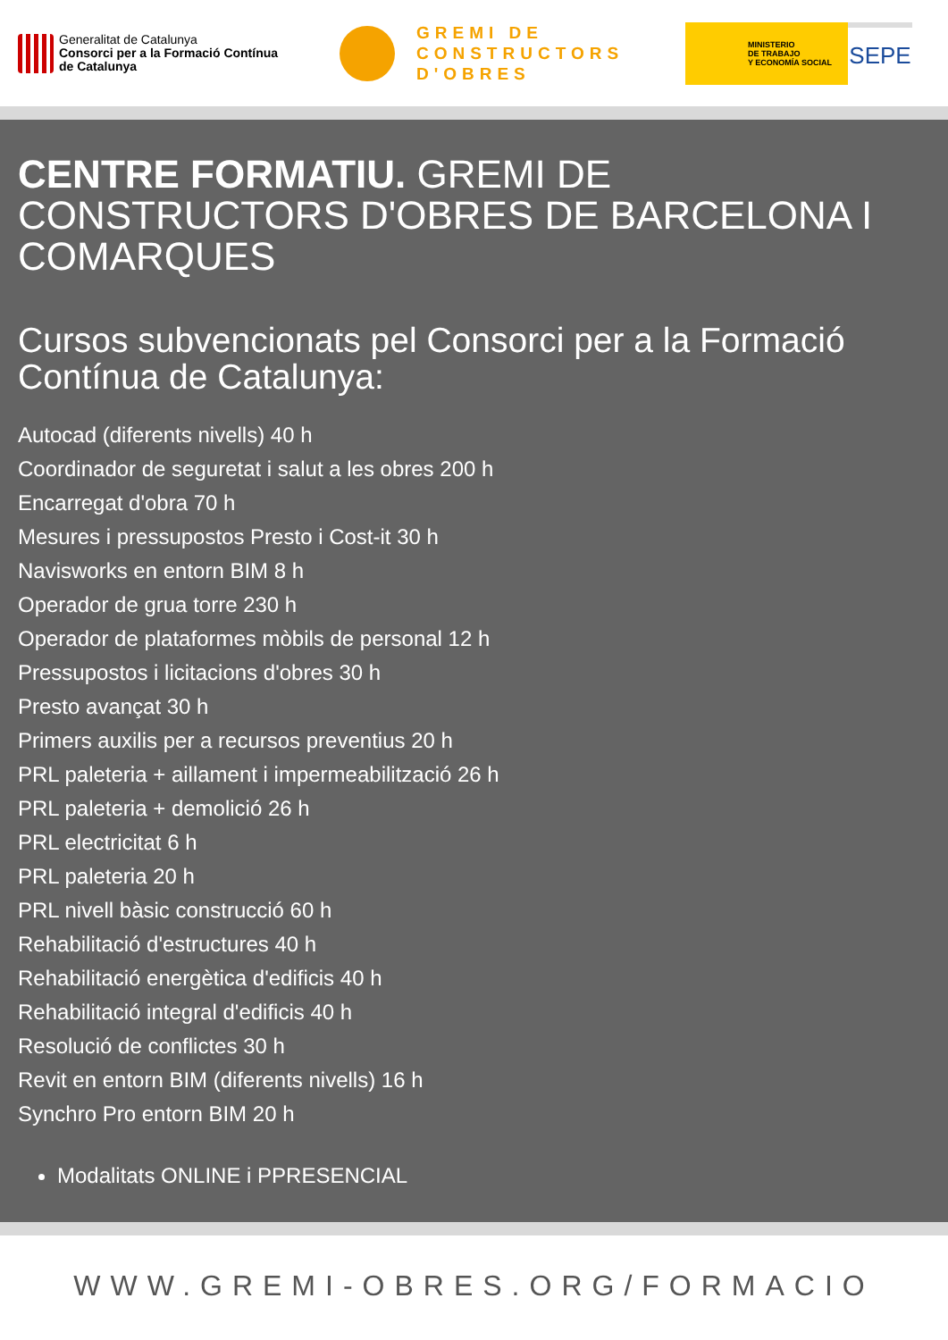Generalitat de Catalunya
Consorci per a la Formació Contínua
de Catalunya
GREMI DE
CONSTRUCTORS
D'OBRES
MINISTERIO
DE TRABAJO
Y ECONOMÍA SOCIAL
SEPE
CENTRE FORMATIU. GREMI DE CONSTRUCTORS D'OBRES DE BARCELONA I COMARQUES
Cursos subvencionats pel Consorci per a la Formació Contínua de Catalunya:
Autocad (diferents nivells) 40 h
Coordinador de seguretat i salut a les obres 200 h
Encarregat d'obra 70 h
Mesures i pressupostos Presto i Cost-it 30 h
Navisworks en entorn BIM 8 h
Operador de grua torre 230 h
Operador de plataformes mòbils de personal 12 h
Pressupostos i licitacions d'obres 30 h
Presto avançat 30 h
Primers auxilis per a recursos preventius 20 h
PRL paleteria + aillament i impermeabilització 26 h
PRL paleteria + demolició 26 h
PRL electricitat 6 h
PRL paleteria 20 h
PRL nivell bàsic construcció 60 h
Rehabilitació d'estructures 40 h
Rehabilitació energètica d'edificis 40 h
Rehabilitació integral d'edificis 40 h
Resolució de conflictes 30 h
Revit en entorn BIM (diferents nivells) 16 h
Synchro Pro entorn BIM 20 h
Modalitats ONLINE i PPRESENCIAL
WWW.GREMI-OBRES.ORG/FORMACIO